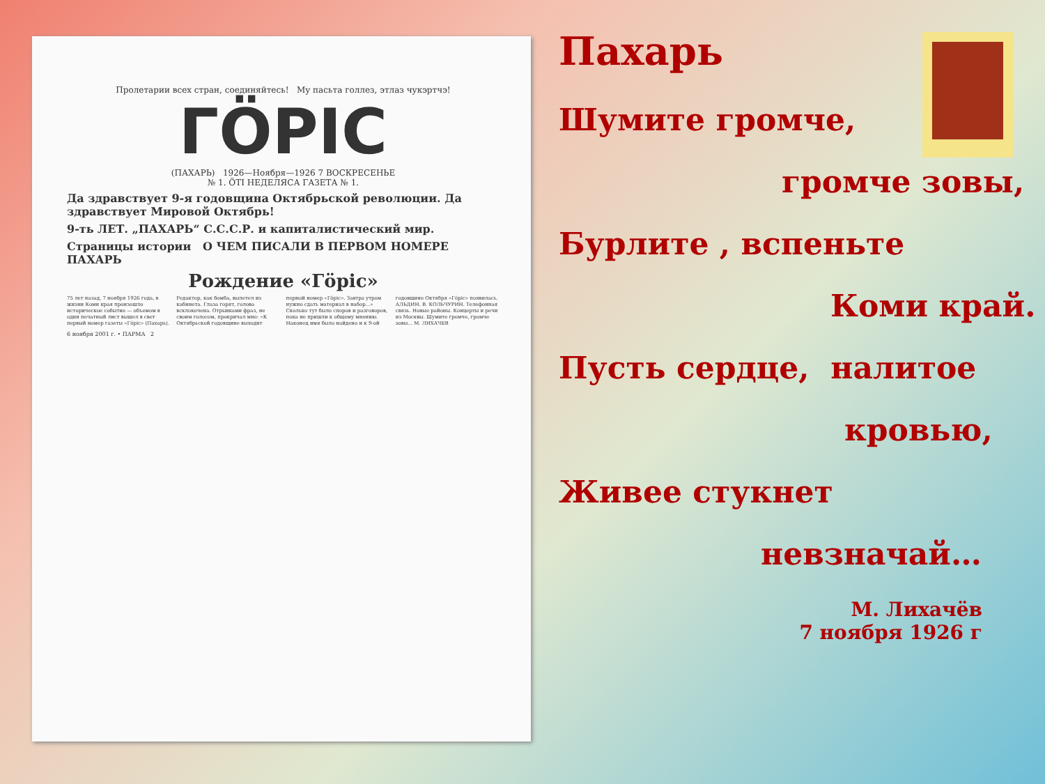Пролетарии всех стран, соединяйтесь! Му пасьта голлез, этлаз чукэртчэ!
ГӦРІС
(ПАХАРЬ) 1926—Ноября—1926 7 ВОСКРЕСЕНЬЕ
№ 1. ӦТІ НЕДЕЛЯСА ГАЗЕТА № 1.
Да здравствует 9-я годовщина Октябрьской революции. Да здравствует Мировой Октябрь!
9-ть ЛЕТ. „ПАХАРЬ“ С.С.С.Р. и капиталистический мир.
Страницы истории О ЧЕМ ПИСАЛИ В ПЕРВОМ НОМЕРЕ ПАХАРЬ
Рождение «Гӧріс»
75 лет назад, 7 ноября 1926 года, в жизни Коми края произошло историческое событие — объемом в один печатный лист вышел в свет первый номер газеты «Гӧріс» (Пахарь). Редактор, как бомба, вылетел из кабинета. Глаза горят, голова всклокочена. Отрывками фраз, не своим голосом, прокричал мне: «К Октябрьской годовщине выходит первый номер «Гӧріс». Завтра утром нужно сдать материал в набор...» Сколько тут было споров и разговоров, пока не пришли к общему мнению. Наконец имя было найдено и к 9-ой годовщине Октября «Гӧріс» появилась. АЛЬДИН. В. КОЛЬЧУРИН. Телефонная связь. Новые районы. Концерты и речи из Москвы. Шумите громче, громче зовы... М. ЛИХАЧЕВ
6 ноября 2001 г. • ПАРМА 2
Пахарь
Шумите громче,
громче зовы,
Бурлите , вспеньте
Коми край.
Пусть сердце, налитое
кровью,
Живее стукнет
невзначай…
М. Лихачёв
7 ноября 1926 г